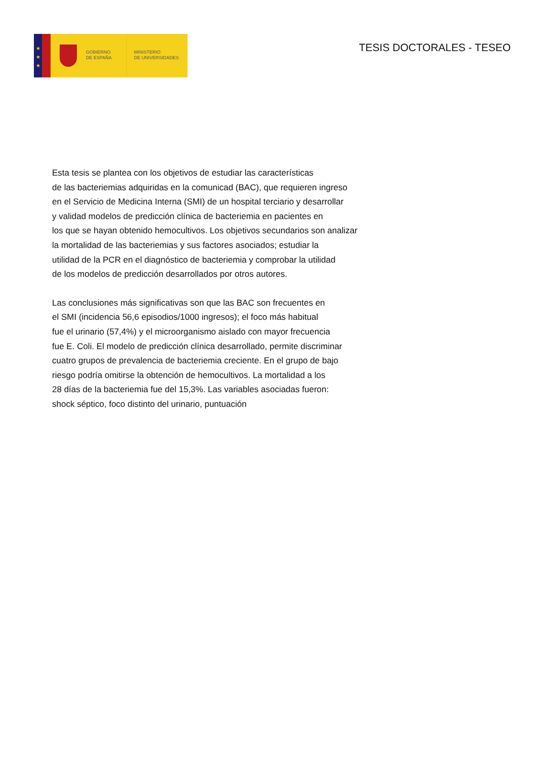★
★
★
GOBIERNO
DE ESPAÑA
MINISTERIO
DE UNIVERSIDADES
TESIS DOCTORALES - TESEO
Esta tesis se plantea con los objetivos de estudiar las características
de las bacteriemias adquiridas en la comunicad (BAC), que requieren ingreso
en el Servicio de Medicina Interna (SMI) de un hospital terciario y desarrollar
y validad modelos de predicción clínica de bacteriemia en pacientes en
los que se hayan obtenido hemocultivos. Los objetivos secundarios son analizar
la mortalidad de las bacteriemias y sus factores asociados; estudiar la
utilidad de la PCR en el diagnóstico de bacteriemia y comprobar la utilidad
de los modelos de predicción desarrollados por otros autores.
Las conclusiones más significativas son que las BAC son frecuentes en
el SMI (incidencia 56,6 episodios/1000 ingresos); el foco más habitual
fue el urinario (57,4%) y el microorganismo aislado con mayor frecuencia
fue E. Coli. El modelo de predicción clínica desarrollado, permite discriminar
cuatro grupos de prevalencia de bacteriemia creciente. En el grupo de bajo
riesgo podría omitirse la obtención de hemocultivos. La mortalidad a los
28 días de la bacteriemia fue del 15,3%. Las variables asociadas fueron:
shock séptico, foco distinto del urinario, puntuación